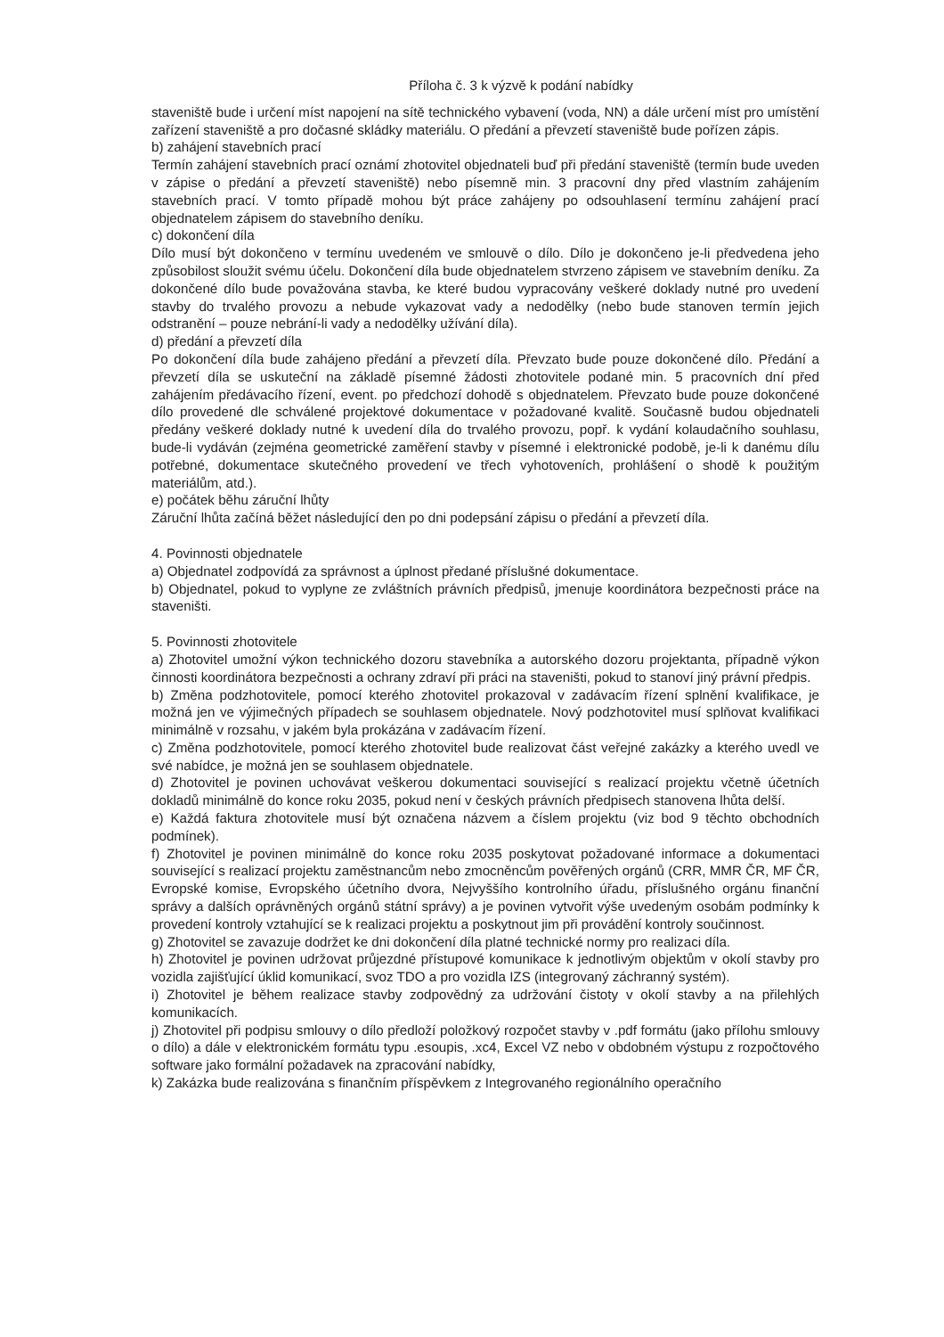Příloha č. 3 k výzvě k podání nabídky
staveniště bude i určení míst napojení na sítě technického vybavení (voda, NN) a dále určení míst pro umístění zařízení staveniště a pro dočasné skládky materiálu. O předání a převzetí staveniště bude pořízen zápis.
b) zahájení stavebních prací
Termín zahájení stavebních prací oznámí zhotovitel objednateli buď při předání staveniště (termín bude uveden v zápise o předání a převzetí staveniště) nebo písemně min. 3 pracovní dny před vlastním zahájením stavebních prací. V tomto případě mohou být práce zahájeny po odsouhlasení termínu zahájení prací objednatelem zápisem do stavebního deníku.
c) dokončení díla
Dílo musí být dokončeno v termínu uvedeném ve smlouvě o dílo. Dílo je dokončeno je-li předvedena jeho způsobilost sloužit svému účelu. Dokončení díla bude objednatelem stvrzeno zápisem ve stavebním deníku. Za dokončené dílo bude považována stavba, ke které budou vypracovány veškeré doklady nutné pro uvedení stavby do trvalého provozu a nebude vykazovat vady a nedodělky (nebo bude stanoven termín jejich odstranění – pouze nebrání-li vady a nedodělky užívání díla).
d) předání a převzetí díla
Po dokončení díla bude zahájeno předání a převzetí díla. Převzato bude pouze dokončené dílo. Předání a převzetí díla se uskuteční na základě písemné žádosti zhotovitele podané min. 5 pracovních dní před zahájením předávacího řízení, event. po předchozí dohodě s objednatelem. Převzato bude pouze dokončené dílo provedené dle schválené projektové dokumentace v požadované kvalitě. Současně budou objednateli předány veškeré doklady nutné k uvedení díla do trvalého provozu, popř. k vydání kolaudačního souhlasu, bude-li vydáván (zejména geometrické zaměření stavby v písemné i elektronické podobě, je-li k danému dílu potřebné, dokumentace skutečného provedení ve třech vyhotoveních, prohlášení o shodě k použitým materiálům, atd.).
e) počátek běhu záruční lhůty
Záruční lhůta začíná běžet následující den po dni podepsání zápisu o předání a převzetí díla.
4. Povinnosti objednatele
a) Objednatel zodpovídá za správnost a úplnost předané příslušné dokumentace.
b) Objednatel, pokud to vyplyne ze zvláštních právních předpisů, jmenuje koordinátora bezpečnosti práce na staveništi.
5. Povinnosti zhotovitele
a) Zhotovitel umožní výkon technického dozoru stavebníka a autorského dozoru projektanta, případně výkon činnosti koordinátora bezpečnosti a ochrany zdraví při práci na staveništi, pokud to stanoví jiný právní předpis.
b) Změna podzhotovitele, pomocí kterého zhotovitel prokazoval v zadávacím řízení splnění kvalifikace, je možná jen ve výjimečných případech se souhlasem objednatele. Nový podzhotovitel musí splňovat kvalifikaci minimálně v rozsahu, v jakém byla prokázána v zadávacím řízení.
c) Změna podzhotovitele, pomocí kterého zhotovitel bude realizovat část veřejné zakázky a kterého uvedl ve své nabídce, je možná jen se souhlasem objednatele.
d) Zhotovitel je povinen uchovávat veškerou dokumentaci související s realizací projektu včetně účetních dokladů minimálně do konce roku 2035, pokud není v českých právních předpisech stanovena lhůta delší.
e) Každá faktura zhotovitele musí být označena názvem a číslem projektu (viz bod 9 těchto obchodních podmínek).
f) Zhotovitel je povinen minimálně do konce roku 2035 poskytovat požadované informace a dokumentaci související s realizací projektu zaměstnancům nebo zmocněncům pověřených orgánů (CRR, MMR ČR, MF ČR, Evropské komise, Evropského účetního dvora, Nejvyššího kontrolního úřadu, příslušného orgánu finanční správy a dalších oprávněných orgánů státní správy) a je povinen vytvořit výše uvedeným osobám podmínky k provedení kontroly vztahující se k realizaci projektu a poskytnout jim při provádění kontroly součinnost.
g) Zhotovitel se zavazuje dodržet ke dni dokončení díla platné technické normy pro realizaci díla.
h) Zhotovitel je povinen udržovat průjezdné přístupové komunikace k jednotlivým objektům v okolí stavby pro vozidla zajišťující úklid komunikací, svoz TDO a pro vozidla IZS (integrovaný záchranný systém).
i) Zhotovitel je během realizace stavby zodpovědný za udržování čistoty v okolí stavby a na přilehlých komunikacích.
j) Zhotovitel při podpisu smlouvy o dílo předloží položkový rozpočet stavby v .pdf formátu (jako přílohu smlouvy o dílo) a dále v elektronickém formátu typu .esoupis, .xc4, Excel VZ nebo v obdobném výstupu z rozpočtového software jako formální požadavek na zpracování nabídky,
k) Zakázka bude realizována s finančním příspěvkem z Integrovaného regionálního operačního